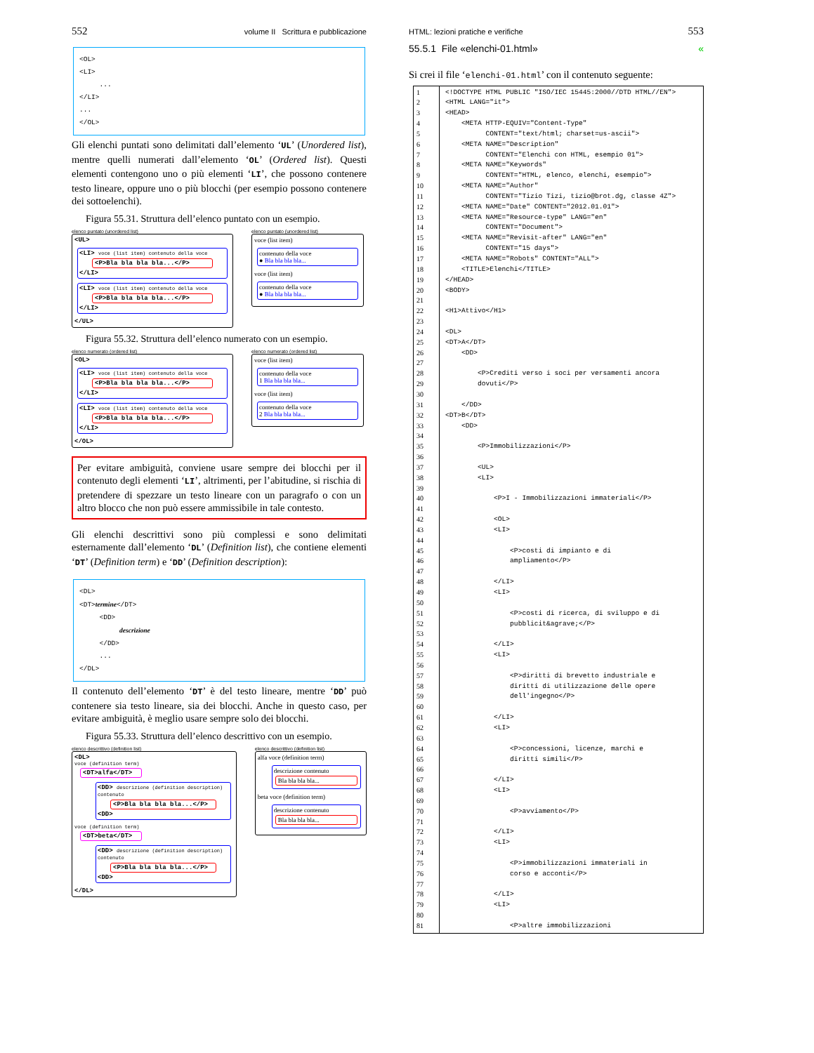552 volume II Scrittura e pubblicazione
<OL>
<LI>
...
</LI>
...
</OL>
Gli elenchi puntati sono delimitati dall’elemento ‘UL’ (Unordered list), mentre quelli numerati dall’elemento ‘OL’ (Ordered list). Questi elementi contengono uno o più elementi ‘LI’, che possono contenere testo lineare, oppure uno o più blocchi (per esempio possono contenere dei sottoelenchi).
Figura 55.31. Struttura dell’elenco puntato con un esempio.
elenco puntato (unordered list)
<UL>
<LI> voce (list item) contenuto della voce
<P>Bla bla bla bla...</P>
</LI>
<LI> voce (list item) contenuto della voce
<P>Bla bla bla bla...</P>
</LI>
</UL>
elenco puntato (unordered list)
voce (list item)
contenuto della voce
● Bla bla bla bla...
voce (list item)
contenuto della voce
● Bla bla bla bla...
Figura 55.32. Struttura dell’elenco numerato con un esempio.
elenco numerato (ordered list)
<OL>
<LI> voce (list item) contenuto della voce
<P>Bla bla bla bla...</P>
</LI>
<LI> voce (list item) contenuto della voce
<P>Bla bla bla bla...</P>
</LI>
</OL>
elenco numerato (ordered list)
voce (list item)
contenuto della voce
1 Bla bla bla bla...
voce (list item)
contenuto della voce
2 Bla bla bla bla...
Per evitare ambiguità, conviene usare sempre dei blocchi per il contenuto degli elementi ‘LI’, altrimenti, per l’abitudine, si rischia di pretendere di spezzare un testo lineare con un paragrafo o con un altro blocco che non può essere ammissibile in tale contesto.
Gli elenchi descrittivi sono più complessi e sono delimitati esternamente dall’elemento ‘DL’ (Definition list), che contiene elementi ‘DT’ (Definition term) e ‘DD’ (Definition description):
<DL>
<DT>termine</DT>
<DD>
descrizione
</DD>
...
</DL>
Il contenuto dell’elemento ‘DT’ è del testo lineare, mentre ‘DD’ può contenere sia testo lineare, sia dei blocchi. Anche in questo caso, per evitare ambiguità, è meglio usare sempre solo dei blocchi.
Figura 55.33. Struttura dell’elenco descrittivo con un esempio.
elenco descrittivo (definition list)
<DL>
voce (definition term)
<DT>alfa</DT>
<DD> descrizione (definition description) contenuto
<P>Bla bla bla bla...</P>
<DD>
voce (definition term)
<DT>beta</DT>
<DD> descrizione (definition description) contenuto
<P>Bla bla bla bla...</P>
<DD>
</DL>
elenco descrittivo (definition list)
alfa voce (definition term)
descrizione contenuto
Bla bla bla bla...
beta voce (definition term)
descrizione contenuto
Bla bla bla bla...
HTML: lezioni pratiche e verifiche 553
55.5.1 File «elenchi-01.html» «
Si crei il file ‘elenchi-01.html’ con il contenuto seguente:
1
2
3
4
5
6
7
8
9
10
11
12
13
14
15
16
17
18
19
20
21
22
23
24
25
26
27
28
29
30
31
32
33
34
35
36
37
38
39
40
41
42
43
44
45
46
47
48
49
50
51
52
53
54
55
56
57
58
59
60
61
62
63
64
65
66
67
68
69
70
71
72
73
74
75
76
77
78
79
80
81
<!DOCTYPE HTML PUBLIC "ISO/IEC 15445:2000//DTD HTML//EN">
<HTML LANG="it">
<HEAD>
    <META HTTP-EQUIV="Content-Type"
          CONTENT="text/html; charset=us-ascii">
    <META NAME="Description"
          CONTENT="Elenchi con HTML, esempio 01">
    <META NAME="Keywords"
          CONTENT="HTML, elenco, elenchi, esempio">
    <META NAME="Author"
          CONTENT="Tizio Tizi, tizio@brot.dg, classe 4Z">
    <META NAME="Date" CONTENT="2012.01.01">
    <META NAME="Resource-type" LANG="en"
          CONTENT="Document">
    <META NAME="Revisit-after" LANG="en"
          CONTENT="15 days">
    <META NAME="Robots" CONTENT="ALL">
    <TITLE>Elenchi</TITLE>
</HEAD>
<BODY>

<H1>Attivo</H1>

<DL>
<DT>A</DT>
    <DD>

        <P>Crediti verso i soci per versamenti ancora
        dovuti</P>

    </DD>
<DT>B</DT>
    <DD>

        <P>Immobilizzazioni</P>

        <UL>
        <LI>

            <P>I - Immobilizzazioni immateriali</P>

            <OL>
            <LI>

                <P>costi di impianto e di
                ampliamento</P>

            </LI>
            <LI>

                <P>costi di ricerca, di sviluppo e di
                pubblicit&agrave;</P>

            </LI>
            <LI>

                <P>diritti di brevetto industriale e
                diritti di utilizzazione delle opere
                dell'ingegno</P>

            </LI>
            <LI>

                <P>concessioni, licenze, marchi e
                diritti simili</P>

            </LI>
            <LI>

                <P>avviamento</P>

            </LI>
            <LI>

                <P>immobilizzazioni immateriali in
                corso e acconti</P>

            </LI>
            <LI>

                <P>altre immobilizzazioni